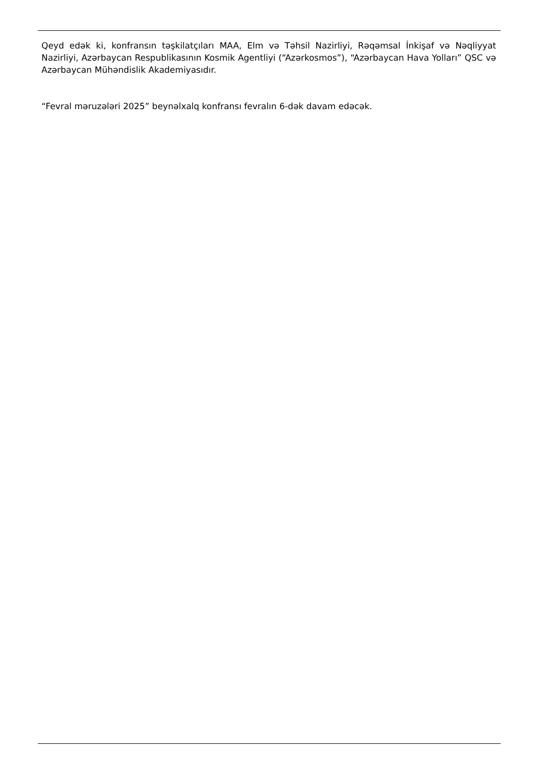Qeyd edək ki, konfransın təşkilatçıları MAA, Elm və Təhsil Nazirliyi, Rəqəmsal İnkişaf və Nəqliyyat Nazirliyi, Azərbaycan Respublikasının Kosmik Agentliyi (“Azərkosmos”), “Azərbaycan Hava Yolları” QSC və Azərbaycan Mühəndislik Akademiyasıdır.
“Fevral məruzələri 2025” beynəlxalq konfransı fevralın 6-dək davam edəcək.